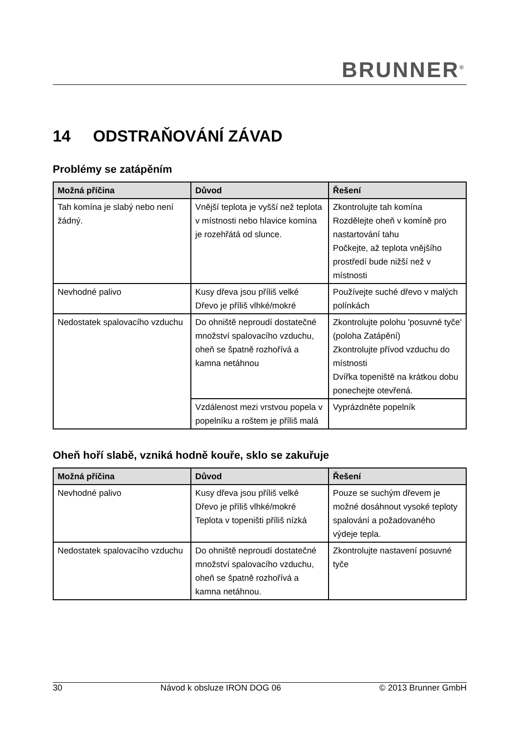BRUNNER<sup>®</sup>
14 ODSTRAŇOVÁNÍ ZÁVAD
Problémy se zatápěním
| Možná příčina | Důvod | Řešení |
| --- | --- | --- |
| Tah komína je slabý nebo není žádný. | Vnější teplota je vyšší než teplota v místnosti nebo hlavice komína je rozehřátá od slunce. | Zkontrolujte tah komína Rozdělejte oheň v komíně pro nastartování tahu Počkejte, až teplota vnějšího prostředí bude nižší než v místnosti |
| Nevhodné palivo | Kusy dřeva jsou příliš velké Dřevo je příliš vlhké/mokré | Používejte suché dřevo v malých polínkách |
| Nedostatek spalovacího vzduchu | Do ohniště neproudí dostatečné množství spalovacího vzduchu, oheň se špatně rozhořívá a kamna netáhnou | Zkontrolujte polohu 'posuvné tyče' (poloha Zatápění) Zkontrolujte přívod vzduchu do místnosti Dvířka topeniště na krátkou dobu ponechejte otevřená. |
| | Vzdálenost mezi vrstvou popela v popelníku a roštem je příliš malá | Vyprázdněte popelník |
Oheň hoří slabě, vzniká hodně kouře, sklo se zakuřuje
| Možná příčina | Důvod | Řešení |
| --- | --- | --- |
| Nevhodné palivo | Kusy dřeva jsou příliš velké Dřevo je příliš vlhké/mokré Teplota v topeništi příliš nízká | Pouze se suchým dřevem je možné dosáhnout vysoké teploty spalování a požadovaného výdeje tepla. |
| Nedostatek spalovacího vzduchu | Do ohniště neproudí dostatečné množství spalovacího vzduchu, oheň se špatně rozhořívá a kamna netáhnou. | Zkontrolujte nastavení posuvné tyče |
30 Návod k obsluze IRON DOG 06 © 2013 Brunner GmbH